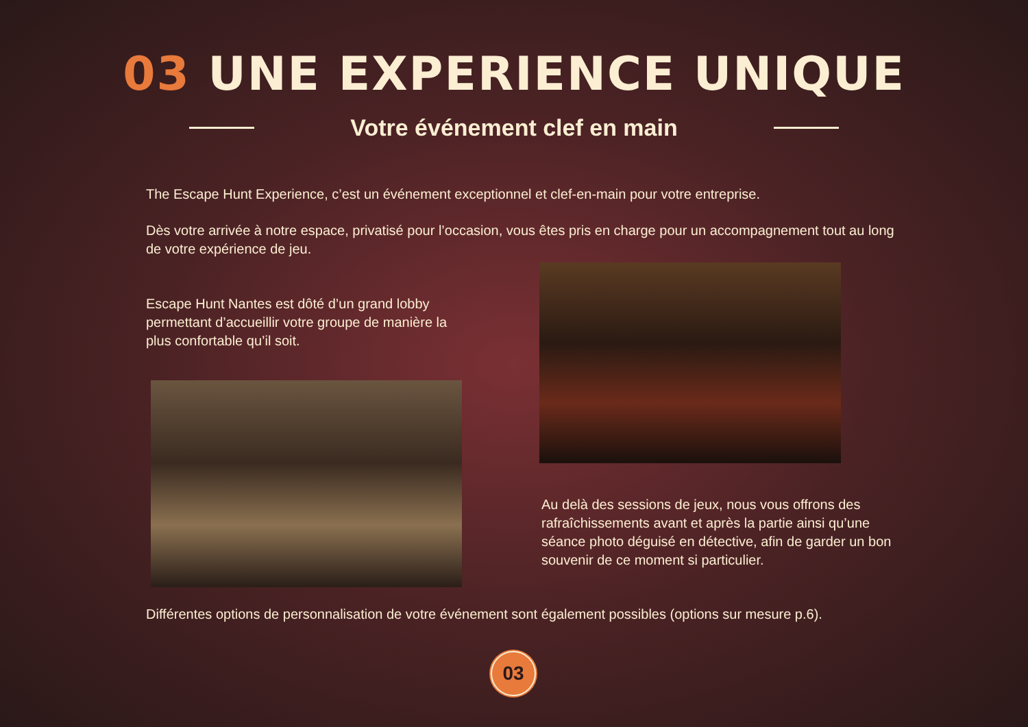03 UNE EXPERIENCE UNIQUE
Votre événement clef en main
The Escape Hunt Experience, c’est un événement exceptionnel et clef-en-main pour votre entreprise.
Dès votre arrivée à notre espace, privatisé pour l’occasion, vous êtes pris en charge pour un accompagnement tout au long de votre expérience de jeu.
Escape Hunt Nantes est dôté d’un grand lobby permettant d’accueillir votre groupe de manière la plus confortable qu’il soit.
Au delà des sessions de jeux, nous vous offrons des rafraîchissements avant et après la partie ainsi qu’une séance photo déguisé en détective, afin de garder un bon souvenir de ce moment si particulier.
Différentes options de personnalisation de votre événement sont également possibles (options sur mesure p.6).
03